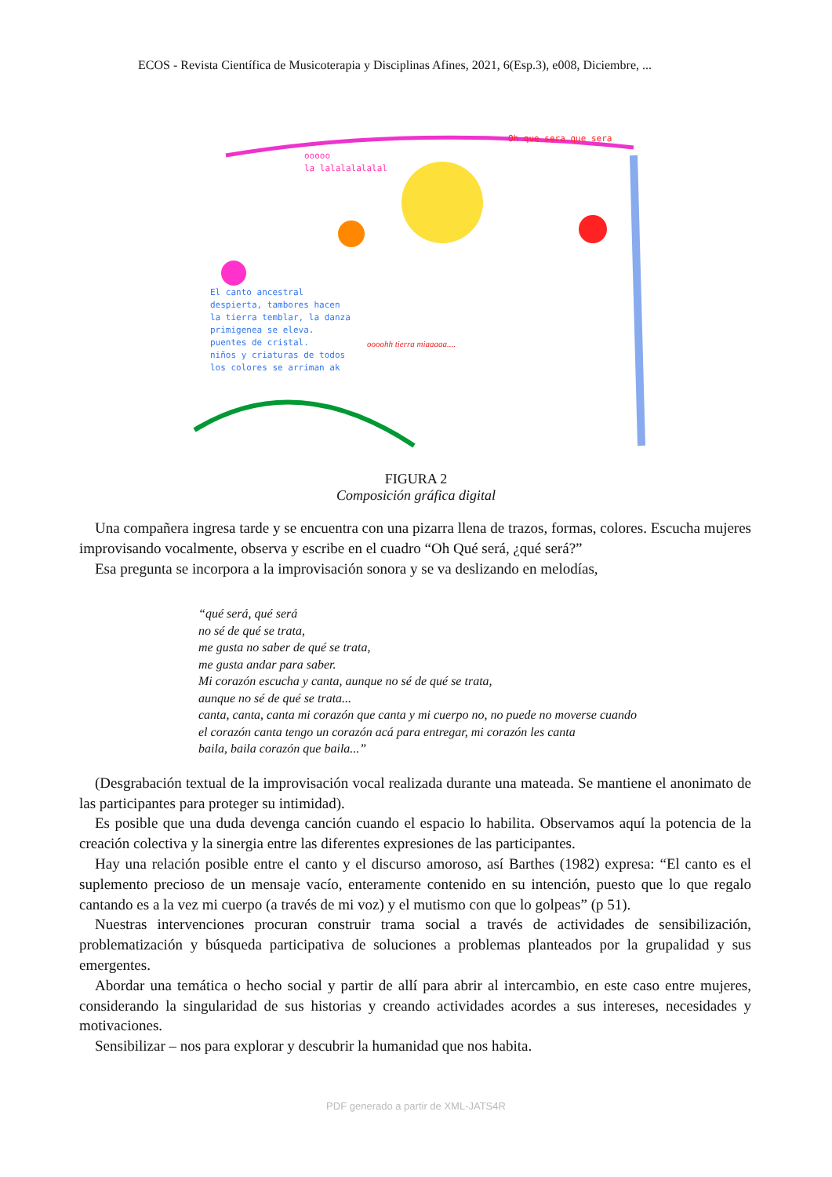ECOS - Revista Científica de Musicoterapia y Disciplinas Afines, 2021, 6(Esp.3), e008, Diciembre, ...
ooooo
la lalalalalalal
Oh que sera que sera
El canto ancestral
despierta, tambores hacen
la tierra temblar, la danza
primigenea se eleva.
puentes de cristal.
niños y criaturas de todos
los colores se arriman ak
oooohh tierra miaaaaa....
FIGURA 2
Composición gráfica digital
Una compañera ingresa tarde y se encuentra con una pizarra llena de trazos, formas, colores. Escucha mujeres improvisando vocalmente, observa y escribe en el cuadro “Oh Qué será, ¿qué será?”
Esa pregunta se incorpora a la improvisación sonora y se va deslizando en melodías,
“qué será, qué será
no sé de qué se trata,
me gusta no saber de qué se trata,
me gusta andar para saber.
Mi corazón escucha y canta, aunque no sé de qué se trata,
aunque no sé de qué se trata...
canta, canta, canta mi corazón que canta y mi cuerpo no, no puede no moverse cuando
el corazón canta tengo un corazón acá para entregar, mi corazón les canta
baila, baila corazón que baila...”
(Desgrabación textual de la improvisación vocal realizada durante una mateada. Se mantiene el anonimato de las participantes para proteger su intimidad).
Es posible que una duda devenga canción cuando el espacio lo habilita. Observamos aquí la potencia de la creación colectiva y la sinergia entre las diferentes expresiones de las participantes.
Hay una relación posible entre el canto y el discurso amoroso, así Barthes (1982) expresa: “El canto es el suplemento precioso de un mensaje vacío, enteramente contenido en su intención, puesto que lo que regalo cantando es a la vez mi cuerpo (a través de mi voz) y el mutismo con que lo golpeas” (p 51).
Nuestras intervenciones procuran construir trama social a través de actividades de sensibilización, problematización y búsqueda participativa de soluciones a problemas planteados por la grupalidad y sus emergentes.
Abordar una temática o hecho social y partir de allí para abrir al intercambio, en este caso entre mujeres, considerando la singularidad de sus historias y creando actividades acordes a sus intereses, necesidades y motivaciones.
Sensibilizar – nos para explorar y descubrir la humanidad que nos habita.
PDF generado a partir de XML-JATS4R